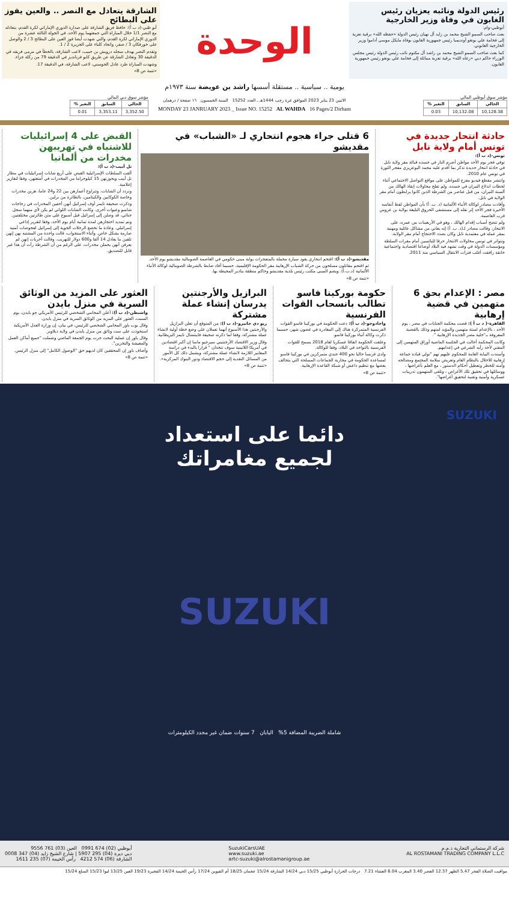رئيس الدولة ونائبه يعزيان رئيس الغابون في وفاة وزير الخارجية
أبوظبي-وام:
بعث صاحب السمو الشيخ محمد بن زايد آل نهيان رئيس الدولة «حفظه الله» برقية تعزية إلى فخامة علي بونغو أونديمبا رئيس جمهورية الغابون بوفاة مايكل موسى أداموا وزير الخارجية الغابوني.
كما بعث صاحب السمو الشيخ محمد بن راشد آل مكتوم نائب رئيس الدولة رئيس مجلس الوزراء حاكم دبي «رعاه الله» برقية تعزية مماثلة إلى فخامة علي بونغو رئيس جمهورية الغابون.
الوحدة
الشارقة يتعادل مع النصر .. والعين يفوز على البطائح
أبو ظبي-(د ب أ): حافظ فريق الشارقة على صدارة الدوري الإماراتي لكرة القدم، بتعادله مع النصر 1/1 خلال المباراة التي جمعتهما يوم الأحد، في الجولة الثالثة عشرة من الدوري الإماراتي لكرة القدم، والتي شهدت أيضا فوز العين على البطائح 3 / 2 والوصل على خورفكان 3 / صفر، واتحاد كلباء على الجزيرة 2 / 1.
وتقدم النصر بهدف سجله درويش بن حبيب، لاعب الشارقة، بالخطأ في مرمى فريقه في الدقيقة 30 وتعادل الشارقة عن طريق كايو فرنانديز في الدقيقة 79 من ركلة جزاء.
وشهدت المباراة طرد عادل الحوسني، لاعب الشارقة، في الدقيقة 17.
«تتمة ص 8»
يومية .. سياسية .. مستقلة أسسها راشد بن عويضة سنة ١٩٧٣م
مؤشر سوق أبوظبي المالي
| الحالي | السابق | التغير % |
| --- | --- | --- |
| 10,128.38 | 10,132.08 | 0.03 |
الاثنين 23 يناير 2023 الموافق غرة رجب 1444هـ ـ العدد 15252 السنة الخمسون ١٦ صفحة / درهمان
MONDAY 23 JANRUARY 2023 _ Issue NO. 15252 AL WAHDA 16 Pages/2 Dirham
مؤشر سوق دبي المالي
| الحالي | السابق | التغير % |
| --- | --- | --- |
| 3,352.50 | 3,353.11 | 0.01 |
حادثة انتحار جديدة في تونس أمام ولاية نابل
تونس-(د ب أ):
توفي فجر يوم الأحد مواطن أضرم النار في جسده قبالة مقر ولاية نابل في حادثة انتحار جديدة تذكر بما أقدم عليه محمد البوعزيزي مفجر الثورة في تونس عام 2010.
وانتشر مقطع فيديو مفزع للمواطن على مواقع التواصل الاجتماعي أثناء لحظات اندلاع النيران في جسده. ولم تفلح محاولات إنقاذ الهالك من ألسنة النيران، من قبل عناصر من الشرطة الذين كانوا يرابطون أمام مقر الولاية في نابل.
وأفادت مصادر لوكالة الأنباء الألمانية (د. ب. أ) بأن المواطن لفظ أنفاسه الأخيرة فجر الأحد إثر نقله إلى مستشفى الحروق البليغة بولاية بن عروس قرب العاصمة.
ولم تتضح أسباب إقدام الهالك ، وهو في الأربعينات من عمره، على الانتحار، وقالت مصادر لـ(د. ب. أ) إنه يعاني من مشاكل عائلية ومهنية بمقر عمله في معتمدية نابل وكان بصدد الاحتجاج أمام مقر الولاية.
وتتواتر في تونس محاولات الانتحار حرقا لليائسين أمام مقرات السلطة ومؤسسات الدولة في وقت تشهد فيه البلاد أوضاعا اقتصادية واجتماعية خانقة رافقت أغلب فترات الانتقال السياسي منذ 2011.
6 قتلى جراء هجوم انتحاري لـ «الشباب» في مقديشو
مقديشو-(د ب أ): اقتحم انتحاري يقود سيارة محملة بالمتفجرات بوابة مبنى حكومي في العاصمة الصومالية مقديشو يوم الأحد.
ثم اقتحم مقاتلون مسلحون من حركة الشباب الإرهابية مقر الحكومة الإقليمية، حسبما أفاد ضابط بالشرطة الصومالية لوكالة الأنباء الألمانية (د.ب.أ). ويضم المبنى مكتب رئيس بلدية مقديشو وحاكم منطقة بنادير المحيطة بها.
«تتمة ص 8»
القبض على 4 إسرائيليات للاشتباه في تهريبهن مخدرات من ألمانيا
تل أبيب-(د ب أ):
ألقت السلطات الإسرائيلية القبض على أربع شابات إسرائيليات في مطار تل أبيب وبحوزتهن 15 كيلوجراما من المخدرات في أمتعتهن، وفقا لتقارير إعلامية.
وتردد أن الشابات، وتتراوح أعمارهن بين 22 و24 عاما، هربن مخدرات وخاصة الكوكايين والكيتامين، بالطائرة من برلين.
وذكرت صحيفة تايمز أوف إسرائيل أنهن أخفين المخدرات في زجاجات شامبو وعبوات أخرى. وكانت الشابات اللواتي لم يكن لأي منهما سجل جنائي، قد وصلن إلى إسرائيل قبل أسبوع على متن طائرتين مختلفتين.
وتم تمديد احتجازهن لمدة ثمانية أيام يوم الأحد، وفقا لتقرير إذاعي إسرائيلي. وعادة ما تخضع الرحلات الجوية إلى إسرائيل لفحوصات أمنية صارمة بشكل خاص. وأثناء الاستجواب، قالت واحدة من المشتبه بهن إنهن تلقين ما يعادل 14 ألفا و600 دولار للتهريب. وقالت أخريات إنهن لم يعرفن أنهن يحملن مخدرات، على الرغم من أن الشرطة رأت أن هذا غير قابل للتصديق.
مصر : الإعدام بحق 6 متهمين في قضية إرهابية
القاهرة-( د ب أ ): قضت محكمة الجنايات في مصر ، يوم الأحد ، بالإعدام لستة متهمين والمؤبد لمتهم وذلك بالقضية المعروفة بـ"خلية مصر الجديدة الإرهابية ".
وكانت المحكمة أحالت في الجلسة الماضية أوراق المتهمين إلى المفتي لأخذ رأيه الشرعي في إعدامهم.
وأسندت النيابة العامة للمحكوم عليهم تهم "تولي قيادة جماعة إرهابية للاخلال بالنظام العام وتعريض سلامة المجتمع ومصالحه وأمنه للخطر وتعطيل أحكام الدستور ، مع العلم بأغراضها ، ووسائلها في تحقيق تلك الأغراض ، وتلقى المتهمون تدريبات عسكرية وأمنية وتقنية لتحقيق أغراضها".
حكومة بوركينا فاسو تطالب بانسحاب القوات الفرنسية
واجادوجو-(د ب أ): دعت الحكومة في بوركينا فاسو القوات الفرنسية المتمركزة هناك إلى المغادرة في غضون شهر، حسبما ذكرت وكالة أنباء بوركينا فاسو.
وعلقت الحكومة اتفاقا عسكريا لعام 2018 يسمح للقوات الفرنسية بالتواجد في البلاد، وفقا للوكالة.
ولدى فرنسا حاليا نحو 400 جندي متمركزين في بوركينا فاسو لمساعدة الحكومة في محاربة الجماعات المسلحة التي يتحالف بعضها مع تنظيم داعش أو شبكة القاعدة الإرهابية.
«تتمة ص 8»
البرازيل والأرجنتين يدرسان إنشاء عملة مشتركة
ريو دي جانيرو-(د ب ا): من المتوقع أن تعلن البرازيل والأرجنتين هذا الأسبوع أنهما تعملان على وضع خطة أولية لانشاء عملة مشتركة، وفقا لما ذكرته صحيفة فاينتشال تايمز البريطانية.
وقال وزير الاقتصاد الأرجنتيني سيرجيو ماسا إن أكبر اقتصادين في أمريكا اللاتينية سوف تتخذان " قرارا بالبدء في دراسة المعايير اللازمة لانشاء عملة مشتركة، ويشمل ذلك كل الأمور من المسائل النقدية إلى حجم الاقتصاد ودور البنوك المركزية».
«تتمة ص 8»
العثور على المزيد من الوثائق السرية في منزل بايدن
واشنطن-(د ب أ): أعلن المحامي الشخصي للرئيس الأمريكي جو بايدن، يوم السبت، العثور على المزيد من الوثائق السرية في منزل بايدن.
وقال بوب باور المحامي الشخصي للرئيس، في بيان، إن وزارة العدل الأمريكية استحوذت على ست وثائق من منزل بايدن في ولاية ديلاوير.
وقال باور إن عملية البحث جرت يوم الجمعة الماضي وشملت "جميع أماكن العمل والمعيشة والتخزين".
وأضاف باور إن المحققين كان لديهم حق "الوصول الكامل" إلى منزل الرئيس.
«تتمة ص 8»
SUZUKI
دائما على استعداد
لجميع مغامراتك
SUZUKI
شاملة الضريبة المضافة 5% اليابان 7 سنوات ضمان غير محدد الكيلومترات
شركة الرستماني التجارية ذ.م.م
AL ROSTAMANI TRADING COMPANY L.L.C
SuzukiCarsUAE
www.suzuki.ae
artc-suzuki@alrostamanigroup.ae
أبوظبي (02) 674 0991 العين (03) 761 9556
دبي ديرة (04) 295 5907 | شارع الشيخ زايد (04) 347 0008
الشارقة (06) 574 4212 رأس الخيمة (07) 235 1611
مواقيت الصلاة الفجر 5.47 الظهر 12.37 العصر 3.40 المغرب 6.04 العشاء 7.21 درجات الحرارة أبوظبي 15/25 دبي 14/24 الشارقة 15/24 عجمان 18/25 أم القيوين 17/24 رأس الخيمة 14/24 الفجيرة 19/23 العين 13/25 ليوا 15/23 السلع 15/24